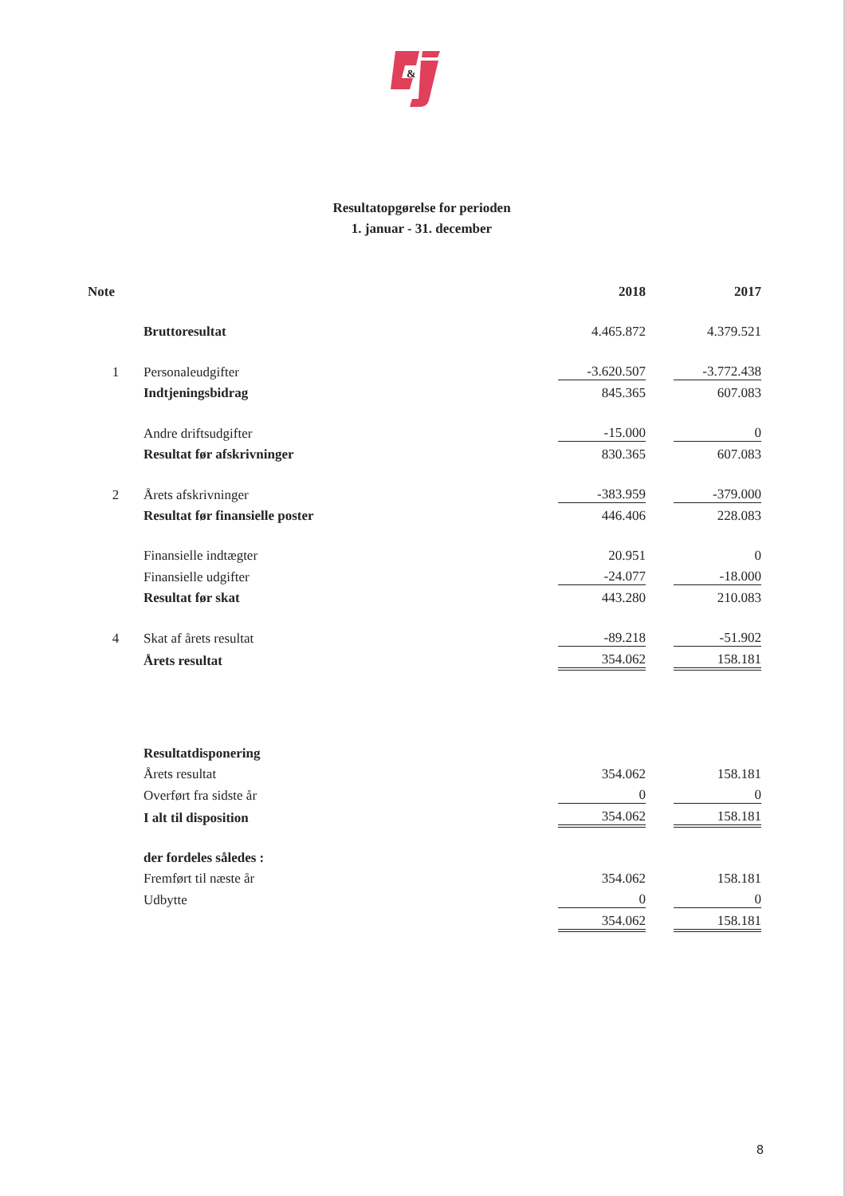&
Resultatopgørelse for perioden
1. januar - 31. december
| Note | | 2018 | | 2017 |
| | Bruttoresultat | 4.465.872 | | 4.379.521 |
| 1 | Personaleudgifter | -3.620.507 | | -3.772.438 |
| | Indtjeningsbidrag | 845.365 | | 607.083 |
| | Andre driftsudgifter | -15.000 | | 0 |
| | Resultat før afskrivninger | 830.365 | | 607.083 |
| 2 | Årets afskrivninger | -383.959 | | -379.000 |
| | Resultat før finansielle poster | 446.406 | | 228.083 |
| | Finansielle indtægter | 20.951 | | 0 |
| | Finansielle udgifter | -24.077 | | -18.000 |
| | Resultat før skat | 443.280 | | 210.083 |
| 4 | Skat af årets resultat | -89.218 | | -51.902 |
| | Årets resultat | 354.062 | | 158.181 |
| | Resultatdisponering | | | |
| | Årets resultat | 354.062 | | 158.181 |
| | Overført fra sidste år | 0 | | 0 |
| | I alt til disposition | 354.062 | | 158.181 |
| | der fordeles således : | | | |
| | Fremført til næste år | 354.062 | | 158.181 |
| | Udbytte | 0 | | 0 |
| | | 354.062 | | 158.181 |
8